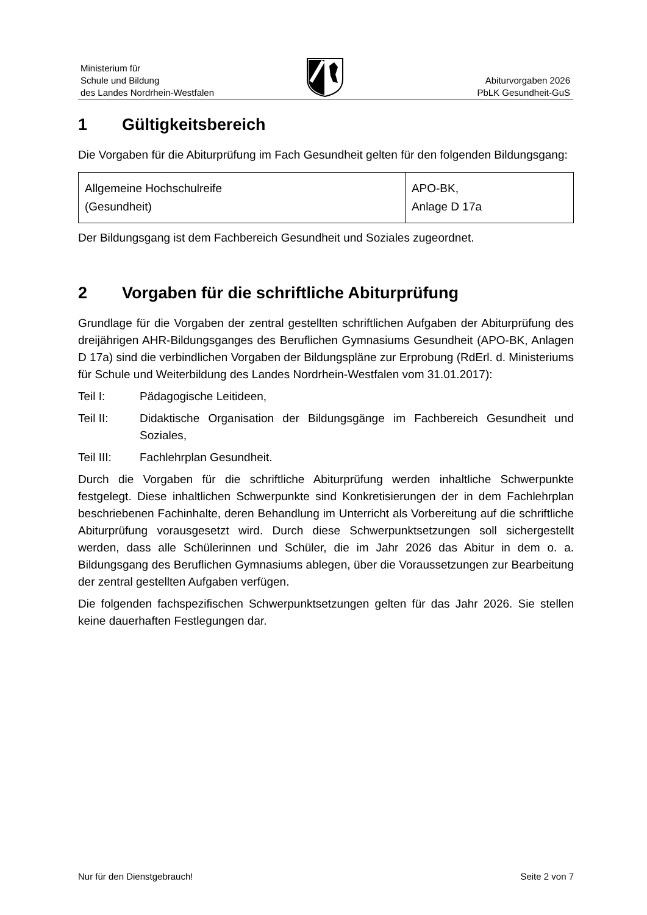Ministerium für
Schule und Bildung
des Landes Nordrhein-Westfalen
Abiturvorgaben 2026
PbLK Gesundheit-GuS
1 Gültigkeitsbereich
Die Vorgaben für die Abiturprüfung im Fach Gesundheit gelten für den folgenden Bildungsgang:
| Allgemeine Hochschulreife (Gesundheit) | APO-BK, Anlage D 17a |
Der Bildungsgang ist dem Fachbereich Gesundheit und Soziales zugeordnet.
2 Vorgaben für die schriftliche Abiturprüfung
Grundlage für die Vorgaben der zentral gestellten schriftlichen Aufgaben der Abiturprüfung des dreijährigen AHR-Bildungsganges des Beruflichen Gymnasiums Gesundheit (APO-BK, Anlagen D 17a) sind die verbindlichen Vorgaben der Bildungspläne zur Erprobung (RdErl. d. Ministeriums für Schule und Weiterbildung des Landes Nordrhein-Westfalen vom 31.01.2017):
Teil I: Pädagogische Leitideen,
Teil II: Didaktische Organisation der Bildungsgänge im Fachbereich Gesundheit und Soziales,
Teil III: Fachlehrplan Gesundheit.
Durch die Vorgaben für die schriftliche Abiturprüfung werden inhaltliche Schwerpunkte festgelegt. Diese inhaltlichen Schwerpunkte sind Konkretisierungen der in dem Fachlehrplan beschriebenen Fachinhalte, deren Behandlung im Unterricht als Vorbereitung auf die schriftliche Abiturprüfung vorausgesetzt wird. Durch diese Schwerpunktsetzungen soll sichergestellt werden, dass alle Schülerinnen und Schüler, die im Jahr 2026 das Abitur in dem o. a. Bildungsgang des Beruflichen Gymnasiums ablegen, über die Voraussetzungen zur Bearbeitung der zentral gestellten Aufgaben verfügen.
Die folgenden fachspezifischen Schwerpunktsetzungen gelten für das Jahr 2026. Sie stellen keine dauerhaften Festlegungen dar.
Nur für den Dienstgebrauch! Seite 2 von 7